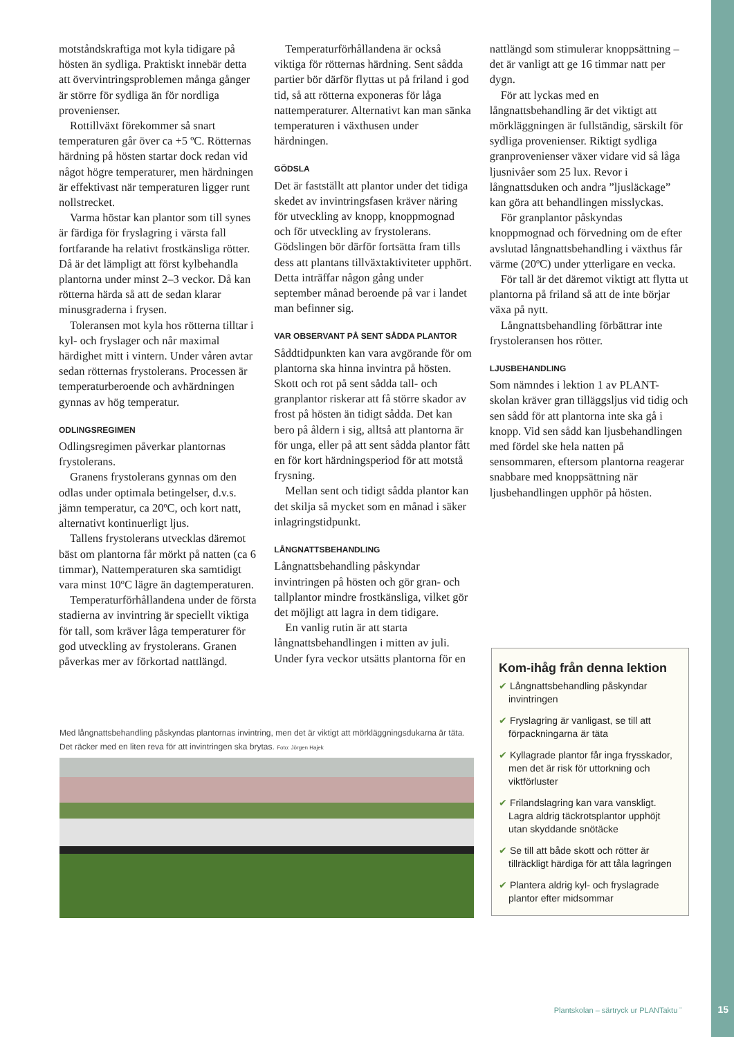motståndskraftiga mot kyla tidigare på hösten än sydliga. Praktiskt innebär detta att övervintringsproblemen många gånger är större för sydliga än för nordliga provenienser.
Rottillväxt förekommer så snart temperaturen går över ca +5 ºC. Rötternas härdning på hösten startar dock redan vid något högre temperaturer, men härdningen är effektivast när temperaturen ligger runt nollstrecket.
Varma höstar kan plantor som till synes är färdiga för fryslagring i värsta fall fortfarande ha relativt frostkänsliga rötter. Då är det lämpligt att först kylbehandla plantorna under minst 2–3 veckor. Då kan rötterna härda så att de sedan klarar minusgraderna i frysen.
Toleransen mot kyla hos rötterna tilltar i kyl- och fryslager och når maximal härdighet mitt i vintern. Under våren avtar sedan rötternas frystolerans. Processen är temperaturberoende och avhärdningen gynnas av hög temperatur.
ODLINGSREGIMEN
Odlingsregimen påverkar plantornas frystolerans.
Granens frystolerans gynnas om den odlas under optimala betingelser, d.v.s. jämn temperatur, ca 20ºC, och kort natt, alternativt kontinuerligt ljus.
Tallens frystolerans utvecklas däremot bäst om plantorna får mörkt på natten (ca 6 timmar), Nattemperaturen ska samtidigt vara minst 10ºC lägre än dagtemperaturen.
Temperaturförhållandena under de första stadierna av invintring är speciellt viktiga för tall, som kräver låga temperaturer för god utveckling av frystolerans. Granen påverkas mer av förkortad nattlängd.
Temperaturförhållandena är också viktiga för rötternas härdning. Sent sådda partier bör därför flyttas ut på friland i god tid, så att rötterna exponeras för låga nattemperaturer. Alternativt kan man sänka temperaturen i växthusen under härdningen.
GÖDSLA
Det är fastställt att plantor under det tidiga skedet av invintringsfasen kräver näring för utveckling av knopp, knoppmognad och för utveckling av frystolerans. Gödslingen bör därför fortsätta fram tills dess att plantans tillväxtaktiviteter upphört. Detta inträffar någon gång under september månad beroende på var i landet man befinner sig.
VAR OBSERVANT PÅ SENT SÅDDA PLANTOR
Såddtidpunkten kan vara avgörande för om plantorna ska hinna invintra på hösten. Skott och rot på sent sådda tall- och granplantor riskerar att få större skador av frost på hösten än tidigt sådda. Det kan bero på åldern i sig, alltså att plantorna är för unga, eller på att sent sådda plantor fått en för kort härdningsperiod för att motstå frysning.
Mellan sent och tidigt sådda plantor kan det skilja så mycket som en månad i säker inlagringstidpunkt.
LÅNGNATTSBEHANDLING
Långnattsbehandling påskyndar invintringen på hösten och gör gran- och tallplantor mindre frostkänsliga, vilket gör det möjligt att lagra in dem tidigare.
En vanlig rutin är att starta långnattsbehandlingen i mitten av juli. Under fyra veckor utsätts plantorna för en
nattlängd som stimulerar knoppsättning – det är vanligt att ge 16 timmar natt per dygn.
För att lyckas med en långnattsbehandling är det viktigt att mörkläggningen är fullständig, särskilt för sydliga provenienser. Riktigt sydliga granprovenienser växer vidare vid så låga ljusnivåer som 25 lux. Revor i långnattsduken och andra ”ljusläckage” kan göra att behandlingen misslyckas.
För granplantor påskyndas knoppmognad och förvedning om de efter avslutad långnattsbehandling i växthus får värme (20ºC) under ytterligare en vecka.
För tall är det däremot viktigt att flytta ut plantorna på friland så att de inte börjar växa på nytt.
Långnattsbehandling förbättrar inte frystoleransen hos rötter.
LJUSBEHANDLING
Som nämndes i lektion 1 av PLANT-skolan kräver gran tilläggsljus vid tidig och sen sådd för att plantorna inte ska gå i knopp. Vid sen sådd kan ljusbehandlingen med fördel ske hela natten på sensommaren, eftersom plantorna reagerar snabbare med knoppsättning när ljusbehandlingen upphör på hösten.
Med långnattsbehandling påskyndas plantornas invintring, men det är viktigt att mörkläggningsdukarna är täta. Det räcker med en liten reva för att invintringen ska brytas. Foto: Jörgen Hajek
Kom-ihåg från denna lektion
✔ Långnattsbehandling påskyndar invintringen
✔ Fryslagring är vanligast, se till att förpackningarna är täta
✔ Kyllagrade plantor får inga frysskador, men det är risk för uttorkning och viktförluster
✔ Frilandslagring kan vara vanskligt. Lagra aldrig täckrotsplantor upphöjt utan skyddande snötäcke
✔ Se till att både skott och rötter är tillräckligt härdiga för att tåla lagringen
✔ Plantera aldrig kyl- och fryslagrade plantor efter midsommar
Plantskolan – särtryck ur PLANTaktu ¨
15